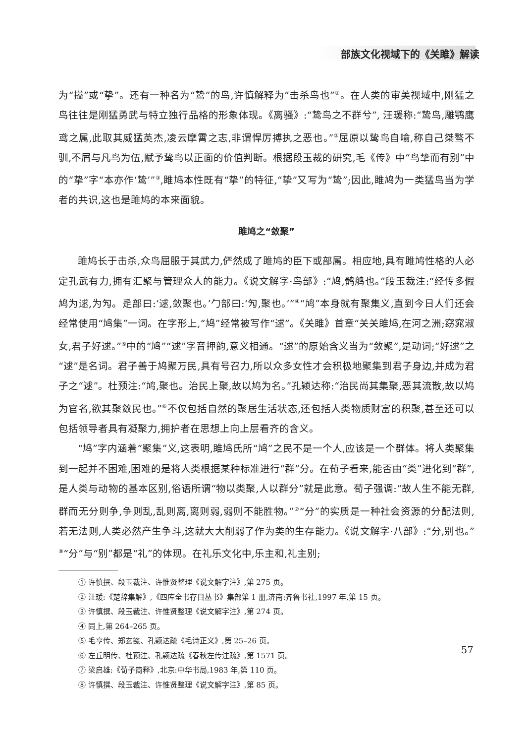部族文化视域下的《关雎》解读
为“搤”或“挚”。还有一种名为“鸷”的鸟,许慎解释为“击杀鸟也”<sup>①</sup>。在人类的审美视域中,刚猛之鸟往往是刚猛勇武与特立独行品格的形象体现。《离骚》:“鸷鸟之不群兮”, 汪瑗称:“鸷鸟,雕鹗鹰鸢之属,此取其威猛英杰,凌云摩霄之志,非谓悍厉搏执之恶也。”<sup>②</sup>屈原以鸷鸟自喻,称自己桀骜不驯,不屑与凡鸟为伍,赋予鸷鸟以正面的价值判断。根据段玉裁的研究,毛《传》中“鸟挚而有别”中的“挚”字“本亦作‘鸷’”<sup>③</sup>,雎鸠本性既有“挚”的特征,“挚”又写为“鸷”;因此,雎鸠为一类猛鸟当为学者的共识,这也是雎鸠的本来面貌。
雎鸠之“敛聚”
雎鸠长于击杀,众鸟屈服于其武力,俨然成了雎鸠的臣下或部属。相应地,具有雎鸠性格的人必定孔武有力,拥有汇聚与管理众人的能力。《说文解字·鸟部》:“鸠,鹘鸼也。”段玉裁注:“经传多假鸠为逑,为勼。辵部曰:‘逑,敛聚也。’勹部曰:‘勼,聚也。’”<sup>④</sup>“鸠”本身就有聚集义,直到今日人们还会经常使用“鸠集”一词。在字形上,“鸠”经常被写作“逑”。《关雎》首章“关关雎鸠,在河之洲;窈窕淑女,君子好逑。”<sup>⑤</sup>中的“鸠”“逑”字音押韵,意义相通。“逑”的原始含义当为“敛聚”,是动词;“好逑”之“逑”是名词。君子善于鸠聚万民,具有号召力,所以众多女性才会积极地聚集到君子身边,并成为君子之“逑”。杜预注:“鸠,聚也。治民上聚,故以鸠为名。”孔颖达称:“治民尚其集聚,恶其流散,故以鸠为官名,欲其聚敛民也。”<sup>⑥</sup>不仅包括自然的聚居生活状态,还包括人类物质财富的积聚,甚至还可以包括领导者具有凝聚力,拥护者在思想上向上层看齐的含义。
“鸠”字内涵着“聚集”义,这表明,雎鸠氏所“鸠”之民不是一个人,应该是一个群体。将人类聚集到一起并不困难,困难的是将人类根据某种标准进行“群”分。在荀子看来,能否由“类”进化到“群”,是人类与动物的基本区别,俗语所谓“物以类聚,人以群分”就是此意。荀子强调:“故人生不能无群,群而无分则争,争则乱,乱则离,离则弱,弱则不能胜物。”<sup>⑦</sup>“分”的实质是一种社会资源的分配法则,若无法则,人类必然产生争斗,这就大大削弱了作为类的生存能力。《说文解字·八部》:“分,别也。”<sup>⑧</sup>“分”与“别”都是“礼”的体现。在礼乐文化中,乐主和,礼主别;
① 许慎撰、段玉裁注、许惟贤整理《说文解字注》,第 275 页。
② 汪瑗:《楚辞集解》,《四库全书存目丛书》集部第 1 册,济南:齐鲁书社,1997 年,第 15 页。
③ 许慎撰、段玉裁注、许惟贤整理《说文解字注》,第 274 页。
④ 同上,第 264–265 页。
⑤ 毛亨传、郑玄笺、孔颖达疏《毛诗正义》,第 25–26 页。
⑥ 左丘明传、杜预注、孔颖达疏《春秋左传注疏》,第 1571 页。
⑦ 梁启雄:《荀子简释》,北京:中华书局,1983 年,第 110 页。
⑧ 许慎撰、段玉裁注、许惟贤整理《说文解字注》,第 85 页。
57